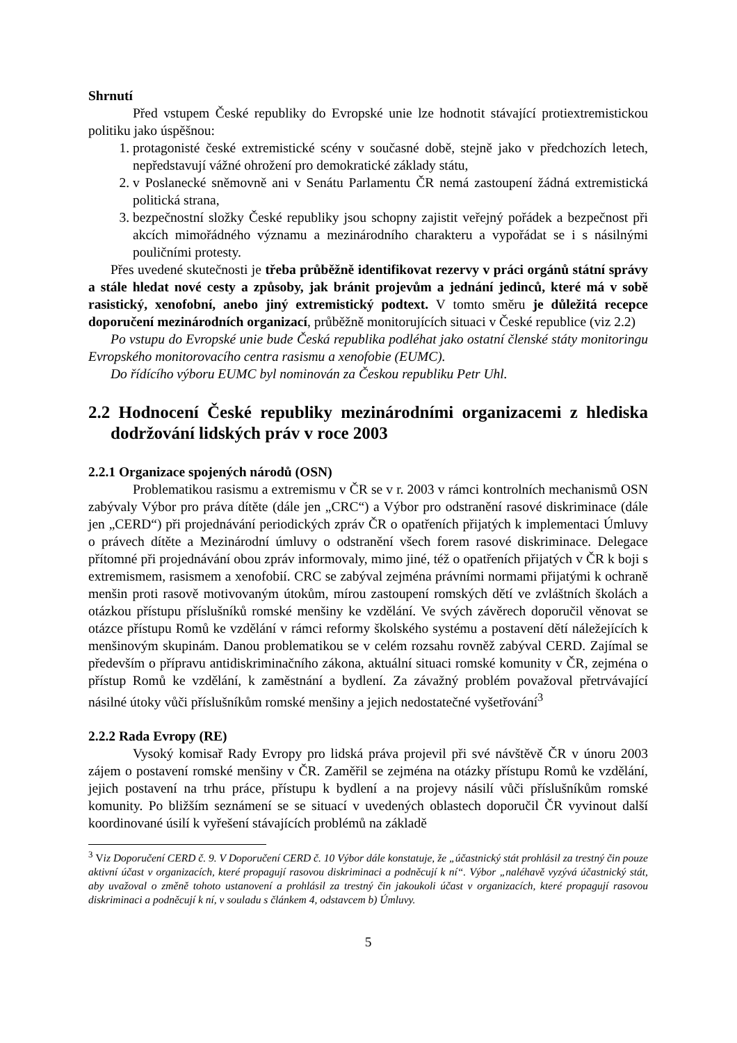Shrnutí
Před vstupem České republiky do Evropské unie lze hodnotit stávající protiextremistickou politiku jako úspěšnou:
1. protagonisté české extremistické scény v současné době, stejně jako v předchozích letech, nepředstavují vážné ohrožení pro demokratické základy státu,
2. v Poslanecké sněmovně ani v Senátu Parlamentu ČR nemá zastoupení žádná extremistická politická strana,
3. bezpečnostní složky České republiky jsou schopny zajistit veřejný pořádek a bezpečnost při akcích mimořádného významu a mezinárodního charakteru a vypořádat se i s násilnými pouličními protesty.
Přes uvedené skutečnosti je třeba průběžně identifikovat rezervy v práci orgánů státní správy a stále hledat nové cesty a způsoby, jak bránit projevům a jednání jedinců, které má v sobě rasistický, xenofobní, anebo jiný extremistický podtext. V tomto směru je důležitá recepce doporučení mezinárodních organizací, průběžně monitorujících situaci v České republice (viz 2.2)
Po vstupu do Evropské unie bude Česká republika podléhat jako ostatní členské státy monitoringu Evropského monitorovacího centra rasismu a xenofobie (EUMC).
Do řídícího výboru EUMC byl nominován za Českou republiku Petr Uhl.
2.2 Hodnocení České republiky mezinárodními organizacemi z hlediska dodržování lidských práv v roce 2003
2.2.1 Organizace spojených národů (OSN)
Problematikou rasismu a extremismu v ČR se v r. 2003 v rámci kontrolních mechanismů OSN zabývaly Výbor pro práva dítěte (dále jen „CRC“) a Výbor pro odstranění rasové diskriminace (dále jen „CERD“) při projednávání periodických zpráv ČR o opatřeních přijatých k implementaci Úmluvy o právech dítěte a Mezinárodní úmluvy o odstranění všech forem rasové diskriminace. Delegace přítomné při projednávání obou zpráv informovaly, mimo jiné, též o opatřeních přijatých v ČR k boji s extremismem, rasismem a xenofobií. CRC se zabýval zejména právními normami přijatými k ochraně menšin proti rasově motivovaným útokům, mírou zastoupení romských dětí ve zvláštních školách a otázkou přístupu příslušníků romské menšiny ke vzdělání. Ve svých závěrech doporučil věnovat se otázce přístupu Romů ke vzdělání v rámci reformy školského systému a postavení dětí náležejících k menšinovým skupinám. Danou problematikou se v celém rozsahu rovněž zabýval CERD. Zajímal se především o přípravu antidiskriminačního zákona, aktuální situaci romské komunity v ČR, zejména o přístup Romů ke vzdělání, k zaměstnání a bydlení. Za závažný problém považoval přetrvávající násilné útoky vůči příslušníkům romské menšiny a jejich nedostatečné vyšetřování<sup>3</sup>
2.2.2 Rada Evropy (RE)
Vysoký komisař Rady Evropy pro lidská práva projevil při své návštěvě ČR v únoru 2003 zájem o postavení romské menšiny v ČR. Zaměřil se zejména na otázky přístupu Romů ke vzdělání, jejich postavení na trhu práce, přístupu k bydlení a na projevy násilí vůči příslušníkům romské komunity. Po bližším seznámení se se situací v uvedených oblastech doporučil ČR vyvinout další koordinované úsilí k vyřešení stávajících problémů na základě
<sup>3</sup> Viz Doporučení CERD č. 9. V Doporučení CERD č. 10 Výbor dále konstatuje, že „účastnický stát prohlásil za trestný čin pouze aktivní účast v organizacích, které propagují rasovou diskriminaci a podněcují k ní“. Výbor „naléhavě vyzývá účastnický stát, aby uvažoval o změně tohoto ustanovení a prohlásil za trestný čin jakoukoli účast v organizacích, které propagují rasovou diskriminaci a podněcují k ní, v souladu s článkem 4, odstavcem b) Úmluvy.
5